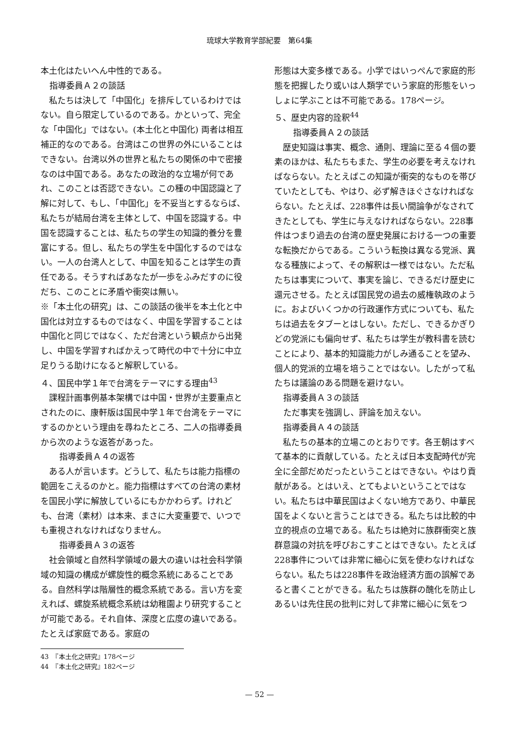琉球大学教育学部紀要　第64集
本土化はたいへん中性的である。
指導委員Ａ２の談話
　私たちは決して「中国化」を排斥しているわけではない。自ら限定しているのである。かといって、完全な「中国化」ではない。(本土化と中国化) 両者は相互補正的なのである。台湾はこの世界の外にいることはできない。台湾以外の世界と私たちの関係の中で密接なのは中国である。あなたの政治的な立場が何であれ、このことは否認できない。この種の中国認識と了解に対して、もし、「中国化」を不妥当とするならば、私たちが結局台湾を主体として、中国を認識する。中国を認識することは、私たちの学生の知識的養分を豊富にする。但し、私たちの学生を中国化するのではない。一人の台湾人として、中国を知ることは学生の責任である。そうすればあなたが一歩をふみだすのに役だち、このことに矛盾や衝突は無い。
※「本土化の研究」は、この談話の後半を本土化と中国化は対立するものではなく、中国を学習することは中国化と同じではなく、ただ台湾という観点から出発し、中国を学習すればかえって時代の中で十分に中立足りうる助けになると解釈している。
４、国民中学１年で台湾をテーマにする理由<sup>43</sup>
　課程計画事例基本架構では中国・世界が主要重点とされたのに、康軒版は国民中学１年で台湾をテーマにするのかという理由を尋ねたところ、二人の指導委員から次のような返答があった。
指導委員Ａ４の返答
　ある人が言います。どうして、私たちは能力指標の範囲をこえるのかと。能力指標はすべての台湾の素材を国民小学に解放しているにもかかわらず。けれども、台湾（素材）は本来、まさに大変重要で、いつでも重視されなければなりません。
指導委員Ａ３の返答
　社会領域と自然科学領域の最大の違いは社会科学領域の知識の構成が螺旋性的概念系統にあることである。自然科学は階層性的概念系統である。言い方を変えれば、螺旋系統概念系統は幼稚園より研究することが可能である。それ自体、深度と広度の違いである。たとえば家庭である。家庭の
形態は大変多様である。小学ではいっぺんで家庭的形態を把握したり或いは人類学でいう家庭的形態をいっしょに学ぶことは不可能である。178ページ。
５、歴史内容的詮釈<sup>44</sup>
指導委員Ａ２の談話
　歴史知識は事実、概念、通則、理論に至る４個の要素のほかは、私たちもまた、学生の必要を考えなければならない。たとえばこの知識が衝突的なものを帯びていたとしても、やはり、必ず解きほぐさなければならない。たとえば、228事件は長い間論争がなされてきたとしても、学生に与えなければならない。228事件はつまり過去の台湾の歴史発展における一つの重要な転換だからである。こういう転換は異なる党派、異なる種族によって、その解釈は一様ではない。ただ私たちは事実について、事実を論じ、できるだけ歴史に還元させる。たとえば国民党の過去の威権執政のように。およびいくつかの行政運作方式についても、私たちは過去をタブーとはしない。ただし、できるかぎりどの党派にも偏向せず、私たちは学生が教科書を読むことにより、基本的知識能力がしみ通ることを望み、個人的党派的立場を培うことではない。したがって私たちは議論のある問題を避けない。
指導委員Ａ３の談話
ただ事実を強調し、評論を加えない。
指導委員Ａ４の談話
　私たちの基本的立場このとおりです。各王朝はすべて基本的に貢献している。たとえば日本支配時代が完全に全部だめだったということはできない。やはり貢献がある。とはいえ、とてもよいということではない。私たちは中華民国はよくない地方であり、中華民国をよくないと言うことはできる。私たちは比較的中立的視点の立場である。私たちは絶対に族群衝突と族群意識の対抗を呼びおこすことはできない。たとえば228事件については非常に細心に気を使わなければならない。私たちは228事件を政治経済方面の誤解であると書くことができる。私たちは族群の醜化を防止しあるいは先住民の批判に対して非常に細心に気をつ
43　『本土化之研究』178ページ
44　『本土化之研究』182ページ
— 52 —